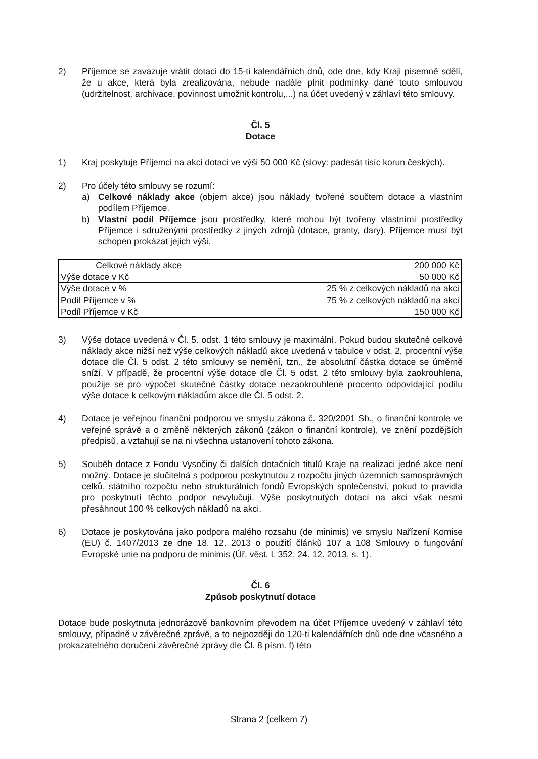2) Příjemce se zavazuje vrátit dotaci do 15-ti kalendářních dnů, ode dne, kdy Kraji písemně sdělí, že u akce, která byla zrealizována, nebude nadále plnit podmínky dané touto smlouvou (udržitelnost, archivace, povinnost umožnit kontrolu,...) na účet uvedený v záhlaví této smlouvy.
Čl. 5
Dotace
1) Kraj poskytuje Příjemci na akci dotaci ve výši 50 000 Kč (slovy: padesát tisíc korun českých).
2) Pro účely této smlouvy se rozumí:
a) Celkové náklady akce (objem akce) jsou náklady tvořené součtem dotace a vlastním podílem Příjemce.
b) Vlastní podíl Příjemce jsou prostředky, které mohou být tvořeny vlastními prostředky Příjemce i sdruženými prostředky z jiných zdrojů (dotace, granty, dary). Příjemce musí být schopen prokázat jejich výši.
| Celkové náklady akce | 200 000 Kč |
| Výše dotace v Kč | 50 000 Kč |
| Výše dotace v % | 25 % z celkových nákladů na akci |
| Podíl Příjemce v % | 75 % z celkových nákladů na akci |
| Podíl Příjemce v Kč | 150 000 Kč |
3) Výše dotace uvedená v Čl. 5. odst. 1 této smlouvy je maximální. Pokud budou skutečné celkové náklady akce nižší než výše celkových nákladů akce uvedená v tabulce v odst. 2, procentní výše dotace dle Čl. 5 odst. 2 této smlouvy se nemění, tzn., že absolutní částka dotace se úměrně sníží. V případě, že procentní výše dotace dle Čl. 5 odst. 2 této smlouvy byla zaokrouhlena, použije se pro výpočet skutečné částky dotace nezaokrouhlené procento odpovídající podílu výše dotace k celkovým nákladům akce dle Čl. 5 odst. 2.
4) Dotace je veřejnou finanční podporou ve smyslu zákona č. 320/2001 Sb., o finanční kontrole ve veřejné správě a o změně některých zákonů (zákon o finanční kontrole), ve znění pozdějších předpisů, a vztahují se na ni všechna ustanovení tohoto zákona.
5) Souběh dotace z Fondu Vysočiny či dalších dotačních titulů Kraje na realizaci jedné akce není možný. Dotace je slučitelná s podporou poskytnutou z rozpočtu jiných územních samosprávných celků, státního rozpočtu nebo strukturálních fondů Evropských společenství, pokud to pravidla pro poskytnutí těchto podpor nevylučují. Výše poskytnutých dotací na akci však nesmí přesáhnout 100 % celkových nákladů na akci.
6) Dotace je poskytována jako podpora malého rozsahu (de minimis) ve smyslu Nařízení Komise (EU) č. 1407/2013 ze dne 18. 12. 2013 o použití článků 107 a 108 Smlouvy o fungování Evropské unie na podporu de minimis (Úř. věst. L 352, 24. 12. 2013, s. 1).
Čl. 6
Způsob poskytnutí dotace
Dotace bude poskytnuta jednorázově bankovním převodem na účet Příjemce uvedený v záhlaví této smlouvy, případně v závěrečné zprávě, a to nejpozději do 120-ti kalendářních dnů ode dne včasného a prokazatelného doručení závěrečné zprávy dle Čl. 8 písm. f) této
Strana 2 (celkem 7)